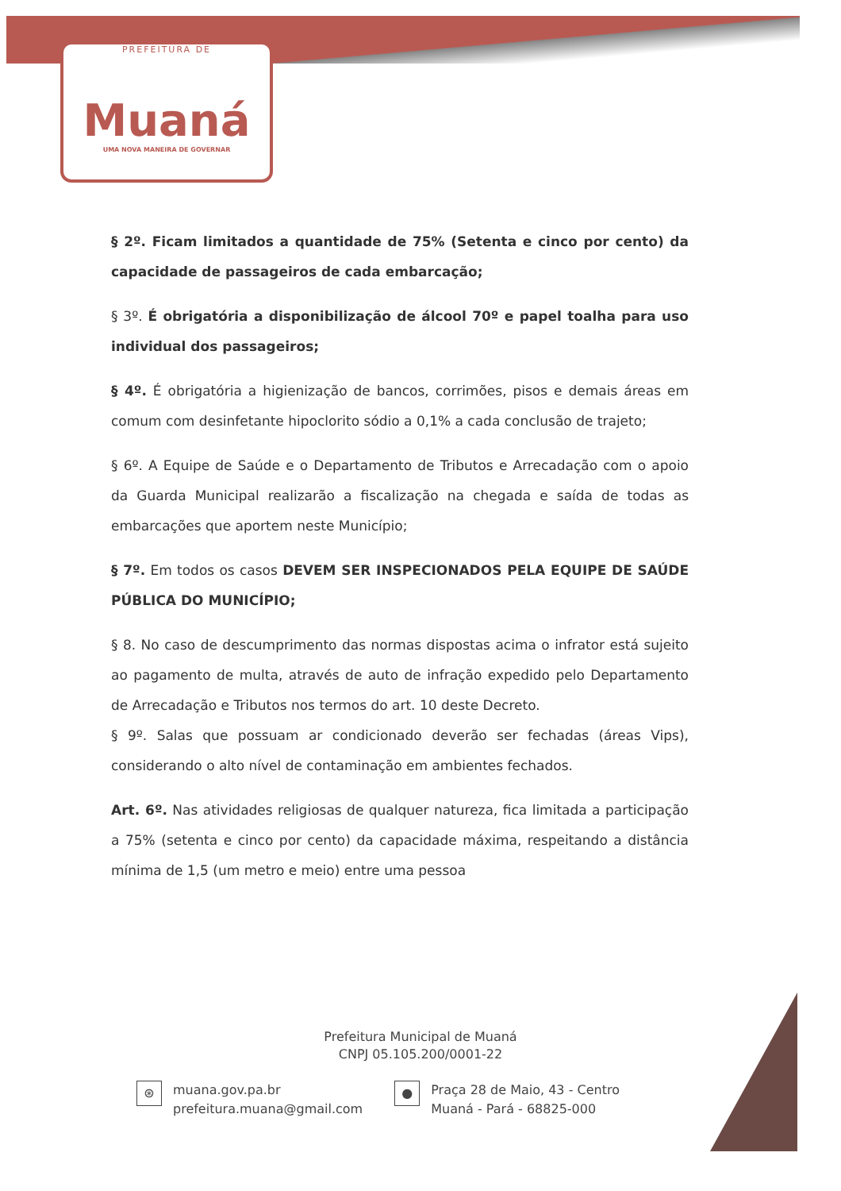PREFEITURA DE
Muaná
UMA NOVA MANEIRA DE GOVERNAR
§ 2º. Ficam limitados a quantidade de 75% (Setenta e cinco por cento) da capacidade de passageiros de cada embarcação;
§ 3º. É obrigatória a disponibilização de álcool 70º e papel toalha para uso individual dos passageiros;
§ 4º. É obrigatória a higienização de bancos, corrimões, pisos e demais áreas em comum com desinfetante hipoclorito sódio a 0,1% a cada conclusão de trajeto;
§ 6º. A Equipe de Saúde e o Departamento de Tributos e Arrecadação com o apoio da Guarda Municipal realizarão a fiscalização na chegada e saída de todas as embarcações que aportem neste Município;
§ 7º. Em todos os casos DEVEM SER INSPECIONADOS PELA EQUIPE DE SAÚDE PÚBLICA DO MUNICÍPIO;
§ 8. No caso de descumprimento das normas dispostas acima o infrator está sujeito ao pagamento de multa, através de auto de infração expedido pelo Departamento de Arrecadação e Tributos nos termos do art. 10 deste Decreto.
§ 9º. Salas que possuam ar condicionado deverão ser fechadas (áreas Vips), considerando o alto nível de contaminação em ambientes fechados.
Art. 6º. Nas atividades religiosas de qualquer natureza, fica limitada a participação a 75% (setenta e cinco por cento) da capacidade máxima, respeitando a distância mínima de 1,5 (um metro e meio) entre uma pessoa
Prefeitura Municipal de Muaná
CNPJ 05.105.200/0001-22
⊛
muana.gov.pa.br
prefeitura.muana@gmail.com
●
Praça 28 de Maio, 43 - Centro
Muaná - Pará - 68825-000